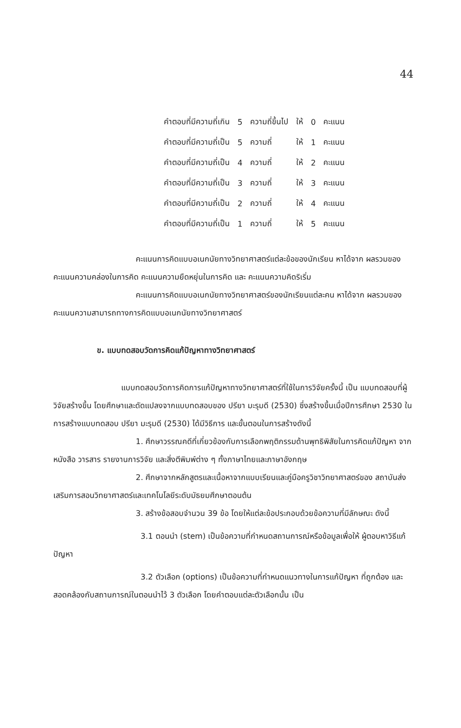44
| คำตอบที่มีความถี่เกิน | 5 | ความถี่ขึ้นไป | ให้ | 0 | คะแนน |
| คำตอบที่มีความถี่เป็น | 5 | ความถี่ | ให้ | 1 | คะแนน |
| คำตอบที่มีความถี่เป็น | 4 | ความถี่ | ให้ | 2 | คะแนน |
| คำตอบที่มีความถี่เป็น | 3 | ความถี่ | ให้ | 3 | คะแนน |
| คำตอบที่มีความถี่เป็น | 2 | ความถี่ | ให้ | 4 | คะแนน |
| คำตอบที่มีความถี่เป็น | 1 | ความถี่ | ให้ | 5 | คะแนน |
คะแนนการคิดแบบอเนกนัยทางวิทยาศาสตร์แต่ละข้อของนักเรียน หาได้จาก ผลรวมของคะแนนความคล่องในการคิด คะแนนความยืดหยุ่นในการคิด และ คะแนนความคิดริเริ่ม
คะแนนการคิดแบบอเนกนัยทางวิทยาศาสตร์ของนักเรียนแต่ละคน หาได้จาก ผลรวมของคะแนนความสามารถทางการคิดแบบอเนกนัยทางวิทยาศาสตร์
ข. แบบทดสอบวัดการคิดแก้ปัญหาทางวิทยาศาสตร์
แบบทดสอบวัดการคิดการแก้ปัญหาทางวิทยาศาสตร์ที่ใช้ในการวิจัยครั้งนี้ เป็น แบบทดสอบที่ผู้วิจัยสร้างขึ้น โดยศึกษาและดัดแปลงจากแบบทดสอบของ ปรียา มะรุมดี (2530) ซึ่งสร้างขึ้นเมื่อปีการศึกษา 2530 ในการสร้างแบบทดสอบ ปรียา มะรุมดี (2530) ได้มีวิธีการ และขั้นตอนในการสร้างดังนี้
1. ศึกษาวรรณคดีที่เกี่ยวข้องกับการเลือกพฤติกรรมด้านพุทธิพิสัยในการคิดแก้ปัญหา จากหนังสือ วารสาร รายงานการวิจัย และสิ่งตีพิมพ์ต่าง ๆ ทั้งภาษาไทยและภาษาอังกฤษ
2. ศึกษาจากหลักสูตรและเนื้อหาจากแบบเรียนและคู่มือครูวิชาวิทยาศาสตร์ของ สถาบันส่งเสริมการสอนวิทยาศาสตร์และเทคโนโลยีระดับมัธยมศึกษาตอนต้น
3. สร้างข้อสอบจำนวน 39 ข้อ โดยให้แต่ละข้อประกอบด้วยข้อความที่มีลักษณะ ดังนี้
3.1 ตอนนำ (stem) เป็นข้อความที่กำหนดสถานการณ์หรือข้อมูลเพื่อให้ ผู้ตอบหาวิธีแก้ปัญหา
3.2 ตัวเลือก (options) เป็นข้อความที่กำหนดแนวทางในการแก้ปัญหา ที่ถูกต้อง และสอดคล้องกับสถานการณ์ในตอนนำไว้ 3 ตัวเลือก โดยคำตอบแต่ละตัวเลือกนั้น เป็น